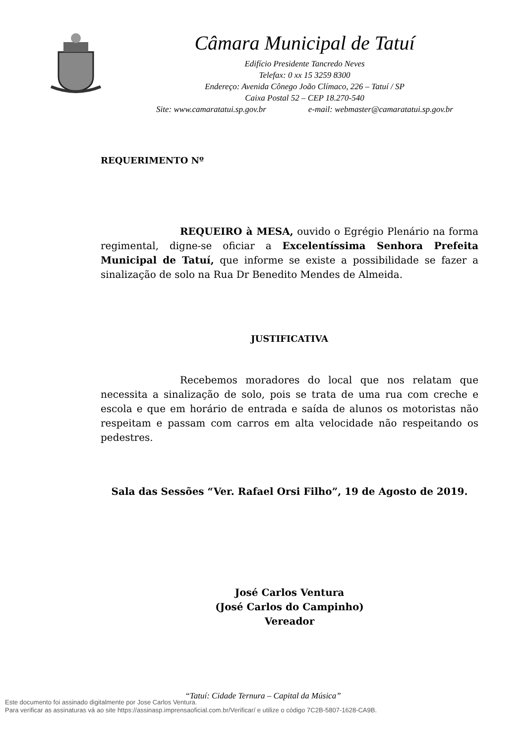Câmara Municipal de Tatuí
Edifício Presidente Tancredo Neves
Telefax: 0 xx 15 3259 8300
Endereço: Avenida Cônego João Clímaco, 226 – Tatuí / SP
Caixa Postal 52 – CEP 18.270-540
Site: www.camaratatui.sp.gov.br e-mail: webmaster@camaratatui.sp.gov.br
REQUERIMENTO Nº
REQUEIRO à MESA, ouvido o Egrégio Plenário na forma regimental, digne-se oficiar a Excelentíssima Senhora Prefeita Municipal de Tatuí, que informe se existe a possibilidade se fazer a sinalização de solo na Rua Dr Benedito Mendes de Almeida.
JUSTIFICATIVA
Recebemos moradores do local que nos relatam que necessita a sinalização de solo, pois se trata de uma rua com creche e escola e que em horário de entrada e saída de alunos os motoristas não respeitam e passam com carros em alta velocidade não respeitando os pedestres.
Sala das Sessões “Ver. Rafael Orsi Filho”, 19 de Agosto de 2019.
José Carlos Ventura
(José Carlos do Campinho)
Vereador
“Tatuí: Cidade Ternura – Capital da Música”
Este documento foi assinado digitalmente por Jose Carlos Ventura.
Para verificar as assinaturas vá ao site https://assinasp.imprensaoficial.com.br/Verificar/ e utilize o código 7C2B-5807-1628-CA9B.